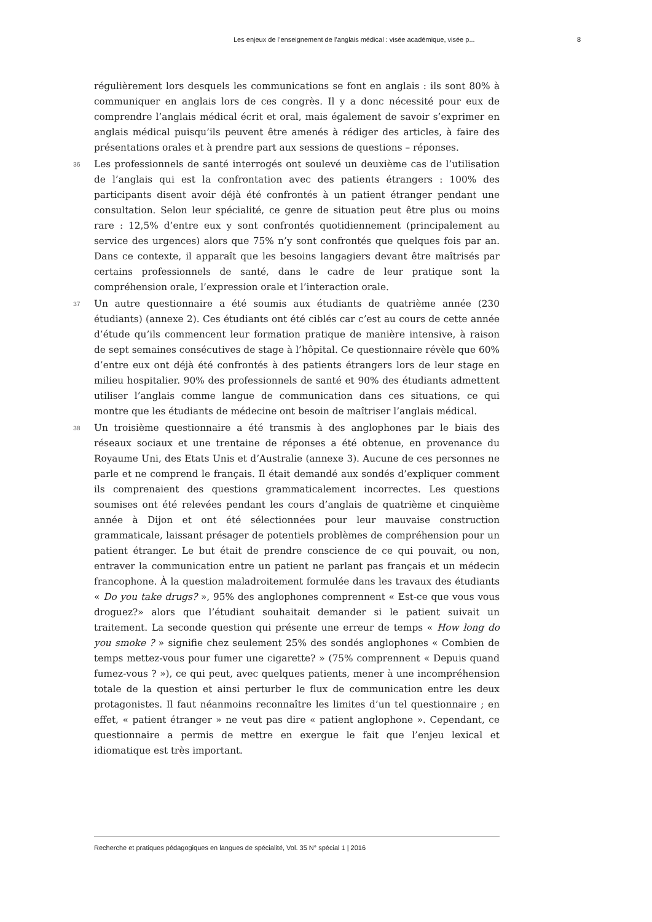Les enjeux de l’enseignement de l’anglais médical : visée académique, visée p... 8
régulièrement lors desquels les communications se font en anglais : ils sont 80% à communiquer en anglais lors de ces congrès. Il y a donc nécessité pour eux de comprendre l’anglais médical écrit et oral, mais également de savoir s’exprimer en anglais médical puisqu’ils peuvent être amenés à rédiger des articles, à faire des présentations orales et à prendre part aux sessions de questions – réponses.
36 Les professionnels de santé interrogés ont soulevé un deuxième cas de l’utilisation de l’anglais qui est la confrontation avec des patients étrangers : 100% des participants disent avoir déjà été confrontés à un patient étranger pendant une consultation. Selon leur spécialité, ce genre de situation peut être plus ou moins rare : 12,5% d’entre eux y sont confrontés quotidiennement (principalement au service des urgences) alors que 75% n’y sont confrontés que quelques fois par an. Dans ce contexte, il apparaît que les besoins langagiers devant être maîtrisés par certains professionnels de santé, dans le cadre de leur pratique sont la compréhension orale, l’expression orale et l’interaction orale.
37 Un autre questionnaire a été soumis aux étudiants de quatrième année (230 étudiants) (annexe 2). Ces étudiants ont été ciblés car c’est au cours de cette année d’étude qu’ils commencent leur formation pratique de manière intensive, à raison de sept semaines consécutives de stage à l’hôpital. Ce questionnaire révèle que 60% d’entre eux ont déjà été confrontés à des patients étrangers lors de leur stage en milieu hospitalier. 90% des professionnels de santé et 90% des étudiants admettent utiliser l’anglais comme langue de communication dans ces situations, ce qui montre que les étudiants de médecine ont besoin de maîtriser l’anglais médical.
38 Un troisième questionnaire a été transmis à des anglophones par le biais des réseaux sociaux et une trentaine de réponses a été obtenue, en provenance du Royaume Uni, des Etats Unis et d’Australie (annexe 3). Aucune de ces personnes ne parle et ne comprend le français. Il était demandé aux sondés d’expliquer comment ils comprenaient des questions grammaticalement incorrectes. Les questions soumises ont été relevées pendant les cours d’anglais de quatrième et cinquième année à Dijon et ont été sélectionnées pour leur mauvaise construction grammaticale, laissant présager de potentiels problèmes de compréhension pour un patient étranger. Le but était de prendre conscience de ce qui pouvait, ou non, entraver la communication entre un patient ne parlant pas français et un médecin francophone. À la question maladroitement formulée dans les travaux des étudiants « Do you take drugs? », 95% des anglophones comprennent « Est-ce que vous vous droguez?» alors que l’étudiant souhaitait demander si le patient suivait un traitement. La seconde question qui présente une erreur de temps « How long do you smoke ? » signifie chez seulement 25% des sondés anglophones « Combien de temps mettez-vous pour fumer une cigarette? » (75% comprennent « Depuis quand fumez-vous ? »), ce qui peut, avec quelques patients, mener à une incompréhension totale de la question et ainsi perturber le flux de communication entre les deux protagonistes. Il faut néanmoins reconnaître les limites d’un tel questionnaire ; en effet, « patient étranger » ne veut pas dire « patient anglophone ». Cependant, ce questionnaire a permis de mettre en exergue le fait que l’enjeu lexical et idiomatique est très important.
Recherche et pratiques pédagogiques en langues de spécialité, Vol. 35 N° spécial 1 | 2016